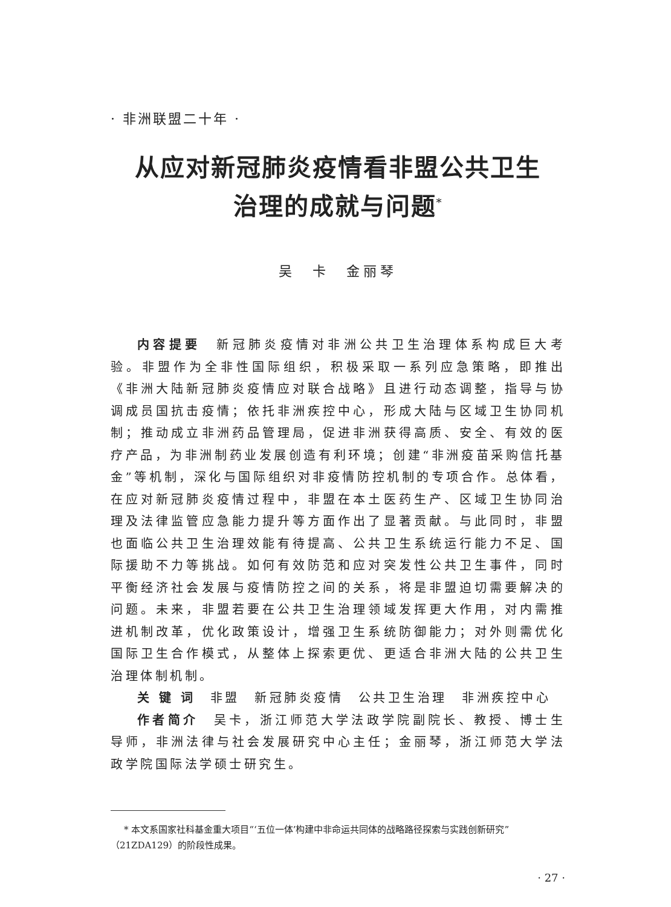· 非洲联盟二十年 ·
从应对新冠肺炎疫情看非盟公共卫生
治理的成就与问题<sup>*</sup>
吴　卡　金丽琴
内容提要　新冠肺炎疫情对非洲公共卫生治理体系构成巨大考验。非盟作为全非性国际组织，积极采取一系列应急策略，即推出《非洲大陆新冠肺炎疫情应对联合战略》且进行动态调整，指导与协调成员国抗击疫情；依托非洲疾控中心，形成大陆与区域卫生协同机制；推动成立非洲药品管理局，促进非洲获得高质、安全、有效的医疗产品，为非洲制药业发展创造有利环境；创建“非洲疫苗采购信托基金”等机制，深化与国际组织对非疫情防控机制的专项合作。总体看，在应对新冠肺炎疫情过程中，非盟在本土医药生产、区域卫生协同治理及法律监管应急能力提升等方面作出了显著贡献。与此同时，非盟也面临公共卫生治理效能有待提高、公共卫生系统运行能力不足、国际援助不力等挑战。如何有效防范和应对突发性公共卫生事件，同时平衡经济社会发展与疫情防控之间的关系，将是非盟迫切需要解决的问题。未来，非盟若要在公共卫生治理领域发挥更大作用，对内需推进机制改革，优化政策设计，增强卫生系统防御能力；对外则需优化国际卫生合作模式，从整体上探索更优、更适合非洲大陆的公共卫生治理体制机制。
关 键 词　非盟　新冠肺炎疫情　公共卫生治理　非洲疾控中心
作者简介　吴卡，浙江师范大学法政学院副院长、教授、博士生导师，非洲法律与社会发展研究中心主任；金丽琴，浙江师范大学法政学院国际法学硕士研究生。
* 本文系国家社科基金重大项目“‘五位一体’构建中非命运共同体的战略路径探索与实践创新研究”（21ZDA129）的阶段性成果。
· 27 ·